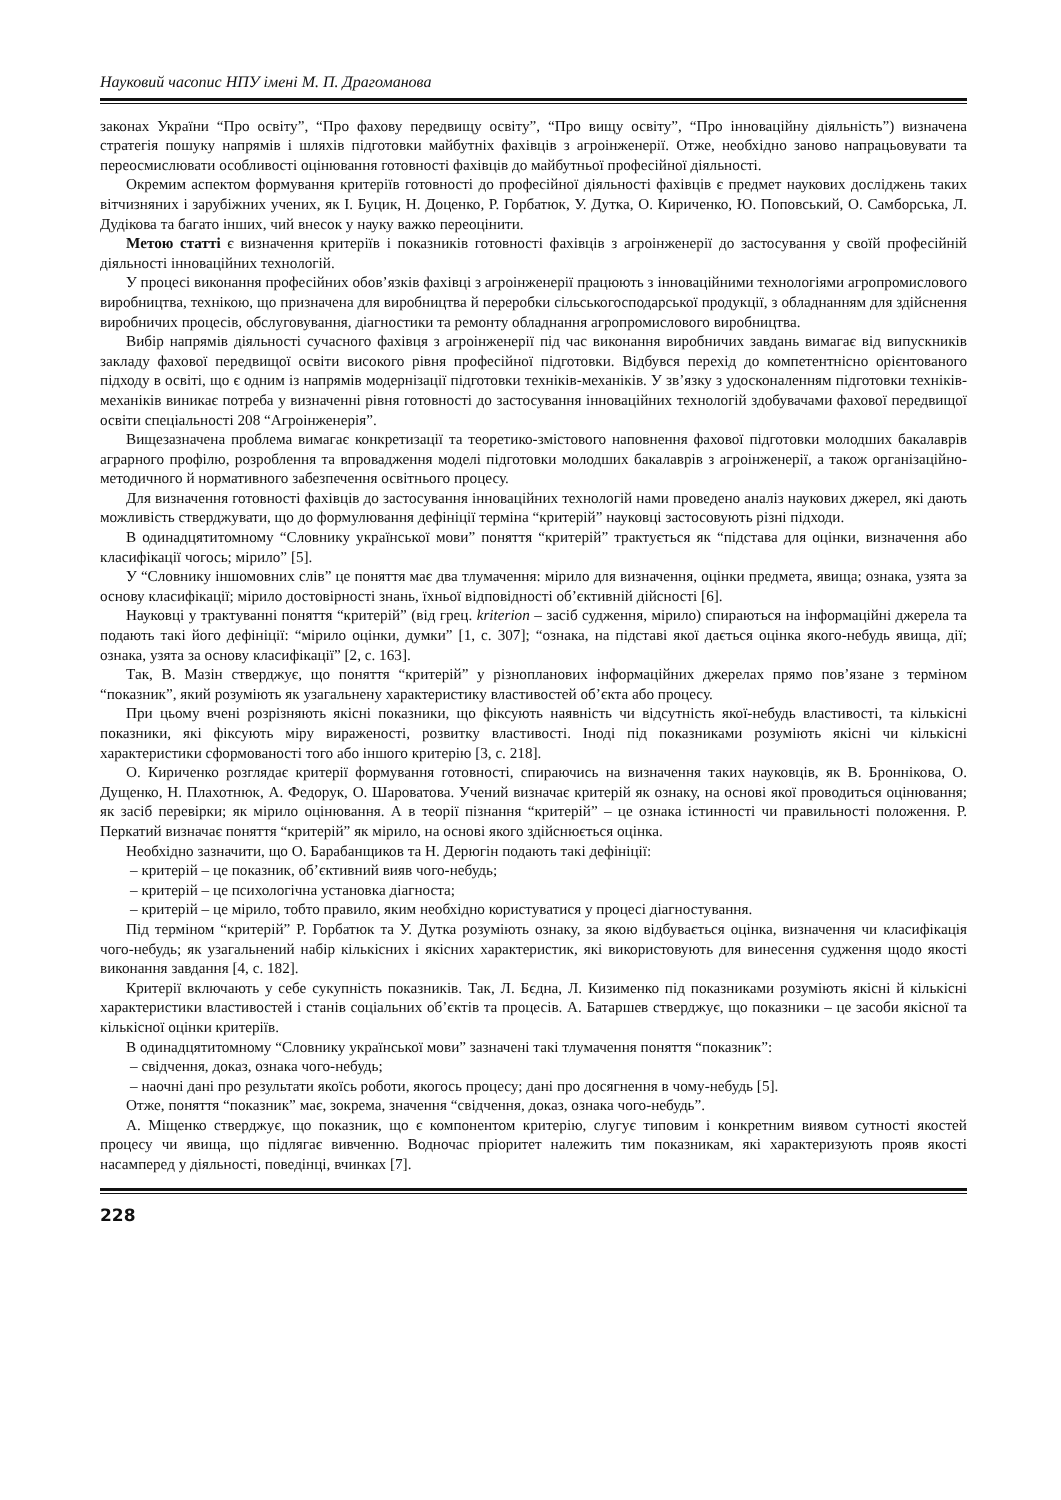Науковий часопис НПУ імені М. П. Драгоманова
законах України “Про освіту”, “Про фахову передвищу освіту”, “Про вищу освіту”, “Про інноваційну діяльність”) визначена стратегія пошуку напрямів і шляхів підготовки майбутніх фахівців з агроінженерії. Отже, необхідно заново напрацьовувати та переосмислювати особливості оцінювання готовності фахівців до майбутньої професійної діяльності.
Окремим аспектом формування критеріїв готовності до професійної діяльності фахівців є предмет наукових досліджень таких вітчизняних і зарубіжних учених, як І. Буцик, Н. Доценко, Р. Горбатюк, У. Дутка, О. Кириченко, Ю. Поповський, О. Самборська, Л. Дудікова та багато інших, чий внесок у науку важко переоцінити.
Метою статті є визначення критеріїв і показників готовності фахівців з агроінженерії до застосування у своїй професійній діяльності інноваційних технологій.
У процесі виконання професійних обов’язків фахівці з агроінженерії працюють з інноваційними технологіями агропромислового виробництва, технікою, що призначена для виробництва й переробки сільськогосподарської продукції, з обладнанням для здійснення виробничих процесів, обслуговування, діагностики та ремонту обладнання агропромислового виробництва.
Вибір напрямів діяльності сучасного фахівця з агроінженерії під час виконання виробничих завдань вимагає від випускників закладу фахової передвищої освіти високого рівня професійної підготовки. Відбувся перехід до компетентнісно орієнтованого підходу в освіті, що є одним із напрямів модернізації підготовки техніків-механіків. У зв’язку з удосконаленням підготовки техніків-механіків виникає потреба у визначенні рівня готовності до застосування інноваційних технологій здобувачами фахової передвищої освіти спеціальності 208 “Агроінженерія”.
Вищезазначена проблема вимагає конкретизації та теоретико-змістового наповнення фахової підготовки молодших бакалаврів аграрного профілю, розроблення та впровадження моделі підготовки молодших бакалаврів з агроінженерії, а також організаційно-методичного й нормативного забезпечення освітнього процесу.
Для визначення готовності фахівців до застосування інноваційних технологій нами проведено аналіз наукових джерел, які дають можливість стверджувати, що до формулювання дефініції терміна “критерій” науковці застосовують різні підходи.
В одинадцятитомному “Словнику української мови” поняття “критерій” трактується як “підстава для оцінки, визначення або класифікації чогось; мірило” [5].
У “Словнику іншомовних слів” це поняття має два тлумачення: мірило для визначення, оцінки предмета, явища; ознака, узята за основу класифікації; мірило достовірності знань, їхньої відповідності об’єктивній дійсності [6].
Науковці у трактуванні поняття “критерій” (від грец. kriterion – засіб судження, мірило) спираються на інформаційні джерела та подають такі його дефініції: “мірило оцінки, думки” [1, с. 307]; “ознака, на підставі якої дається оцінка якого-небудь явища, дії; ознака, узята за основу класифікації” [2, с. 163].
Так, В. Мазін стверджує, що поняття “критерій” у різнопланових інформаційних джерелах прямо пов’язане з терміном “показник”, який розуміють як узагальнену характеристику властивостей об’єкта або процесу.
При цьому вчені розрізняють якісні показники, що фіксують наявність чи відсутність якої-небудь властивості, та кількісні показники, які фіксують міру вираженості, розвитку властивості. Іноді під показниками розуміють якісні чи кількісні характеристики сформованості того або іншого критерію [3, с. 218].
О. Кириченко розглядає критерії формування готовності, спираючись на визначення таких науковців, як В. Броннікова, О. Дущенко, Н. Плахотнюк, А. Федорук, О. Шароватова. Учений визначає критерій як ознаку, на основі якої проводиться оцінювання; як засіб перевірки; як мірило оцінювання. А в теорії пізнання “критерій” – це ознака істинності чи правильності положення. Р. Перкатий визначає поняття “критерій” як мірило, на основі якого здійснюється оцінка.
Необхідно зазначити, що О. Барабанщиков та Н. Дерюгін подають такі дефініції:
– критерій – це показник, об’єктивний вияв чого-небудь;
– критерій – це психологічна установка діагноста;
– критерій – це мірило, тобто правило, яким необхідно користуватися у процесі діагностування.
Під терміном “критерій” Р. Горбатюк та У. Дутка розуміють ознаку, за якою відбувається оцінка, визначення чи класифікація чого-небудь; як узагальнений набір кількісних і якісних характеристик, які використовують для винесення судження щодо якості виконання завдання [4, с. 182].
Критерії включають у себе сукупність показників. Так, Л. Бєдна, Л. Кизименко під показниками розуміють якісні й кількісні характеристики властивостей і станів соціальних об’єктів та процесів. А. Батаршев стверджує, що показники – це засоби якісної та кількісної оцінки критеріїв.
В одинадцятитомному “Словнику української мови” зазначені такі тлумачення поняття “показник”:
– свідчення, доказ, ознака чого-небудь;
– наочні дані про результати якоїсь роботи, якогось процесу; дані про досягнення в чому-небудь [5].
Отже, поняття “показник” має, зокрема, значення “свідчення, доказ, ознака чого-небудь”.
А. Міщенко стверджує, що показник, що є компонентом критерію, слугує типовим і конкретним виявом сутності якостей процесу чи явища, що підлягає вивченню. Водночас пріоритет належить тим показникам, які характеризують прояв якості насамперед у діяльності, поведінці, вчинках [7].
228